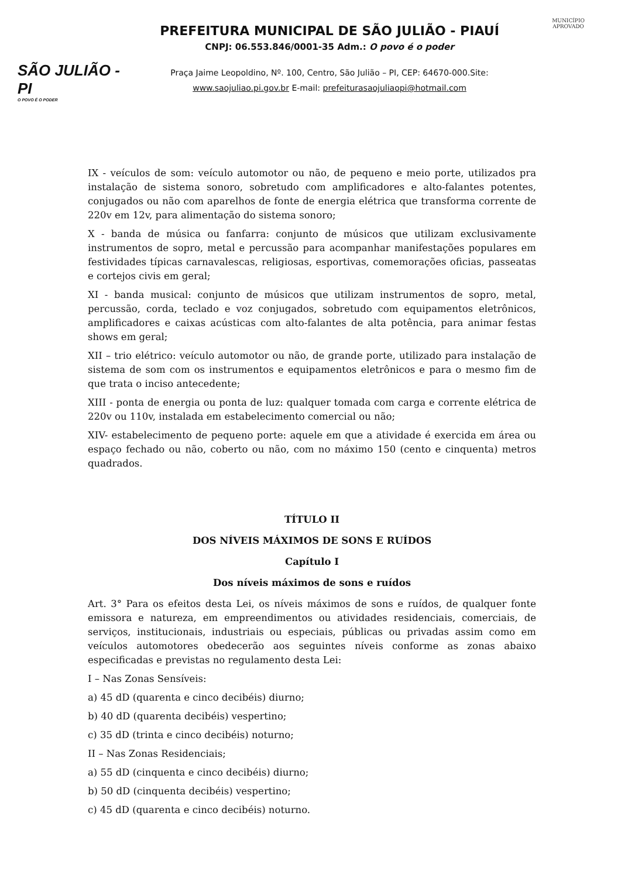SÃO JULIÃO - PI
O POVO É O PODER
PREFEITURA MUNICIPAL DE SÃO JULIÃO - PIAUÍ
CNPJ: 06.553.846/0001-35 Adm.: O povo é o poder
Praça Jaime Leopoldino, Nº. 100, Centro, São Julião – PI, CEP: 64670-000.Site:
www.saojuliao.pi.gov.br E-mail: prefeiturasaojuliaopi@hotmail.com
MUNICÍPIO APROVADO
IX - veículos de som: veículo automotor ou não, de pequeno e meio porte, utilizados pra instalação de sistema sonoro, sobretudo com amplificadores e alto-falantes potentes, conjugados ou não com aparelhos de fonte de energia elétrica que transforma corrente de 220v em 12v, para alimentação do sistema sonoro;
X - banda de música ou fanfarra: conjunto de músicos que utilizam exclusivamente instrumentos de sopro, metal e percussão para acompanhar manifestações populares em festividades típicas carnavalescas, religiosas, esportivas, comemorações oficias, passeatas e cortejos civis em geral;
XI - banda musical: conjunto de músicos que utilizam instrumentos de sopro, metal, percussão, corda, teclado e voz conjugados, sobretudo com equipamentos eletrônicos, amplificadores e caixas acústicas com alto-falantes de alta potência, para animar festas shows em geral;
XII – trio elétrico: veículo automotor ou não, de grande porte, utilizado para instalação de sistema de som com os instrumentos e equipamentos eletrônicos e para o mesmo fim de que trata o inciso antecedente;
XIII - ponta de energia ou ponta de luz: qualquer tomada com carga e corrente elétrica de 220v ou 110v, instalada em estabelecimento comercial ou não;
XIV- estabelecimento de pequeno porte: aquele em que a atividade é exercida em área ou espaço fechado ou não, coberto ou não, com no máximo 150 (cento e cinquenta) metros quadrados.
TÍTULO II
DOS NÍVEIS MÁXIMOS DE SONS E RUÍDOS
Capítulo I
Dos níveis máximos de sons e ruídos
Art. 3° Para os efeitos desta Lei, os níveis máximos de sons e ruídos, de qualquer fonte emissora e natureza, em empreendimentos ou atividades residenciais, comerciais, de serviços, institucionais, industriais ou especiais, públicas ou privadas assim como em veículos automotores obedecerão aos seguintes níveis conforme as zonas abaixo especificadas e previstas no regulamento desta Lei:
I – Nas Zonas Sensíveis:
a) 45 dD (quarenta e cinco decibéis) diurno;
b) 40 dD (quarenta decibéis) vespertino;
c) 35 dD (trinta e cinco decibéis) noturno;
II – Nas Zonas Residenciais;
a) 55 dD (cinquenta e cinco decibéis) diurno;
b) 50 dD (cinquenta decibéis) vespertino;
c) 45 dD (quarenta e cinco decibéis) noturno.